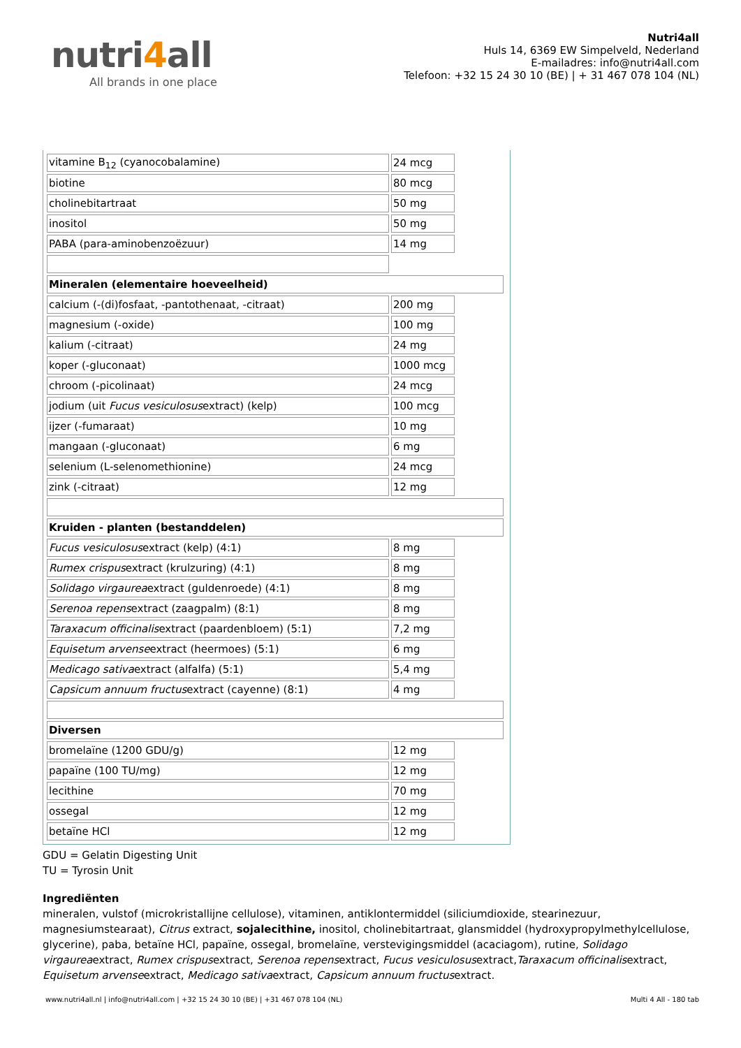nutri4all
All brands in one place
Nutri4all
Huls 14, 6369 EW Simpelveld, Nederland
E-mailadres: info@nutri4all.com
Telefoon: +32 15 24 30 10 (BE) | + 31 467 078 104 (NL)
| vitamine B<sub>12</sub> (cyanocobalamine) | 24 mcg | |
| biotine | 80 mcg | |
| cholinebitartraat | 50 mg | |
| inositol | 50 mg | |
| PABA (para-aminobenzoëzuur) | 14 mg | |
| Mineralen (elementaire hoeveelheid) | | |
| calcium (-(di)fosfaat, -pantothenaat, -citraat) | 200 mg | |
| magnesium (-oxide) | 100 mg | |
| kalium (-citraat) | 24 mg | |
| koper (-gluconaat) | 1000 mcg | |
| chroom (-picolinaat) | 24 mcg | |
| jodium (uit Fucus vesiculosus extract) (kelp) | 100 mcg | |
| ijzer (-fumaraat) | 10 mg | |
| mangaan (-gluconaat) | 6 mg | |
| selenium (L-selenomethionine) | 24 mcg | |
| zink (-citraat) | 12 mg | |
| Kruiden - planten (bestanddelen) | | |
| Fucus vesiculosus extract (kelp) (4:1) | 8 mg | |
| Rumex crispus extract (krulzuring) (4:1) | 8 mg | |
| Solidago virgaurea extract (guldenroede) (4:1) | 8 mg | |
| Serenoa repens extract (zaagpalm) (8:1) | 8 mg | |
| Taraxacum officinalis extract (paardenbloem) (5:1) | 7,2 mg | |
| Equisetum arvense extract (heermoes) (5:1) | 6 mg | |
| Medicago sativa extract (alfalfa) (5:1) | 5,4 mg | |
| Capsicum annuum fructus extract (cayenne) (8:1) | 4 mg | |
| Diversen | | |
| bromelaïne (1200 GDU/g) | 12 mg | |
| papaïne (100 TU/mg) | 12 mg | |
| lecithine | 70 mg | |
| ossegal | 12 mg | |
| betaïne HCl | 12 mg | |
GDU = Gelatin Digesting Unit
TU = Tyrosin Unit
Ingrediënten
mineralen, vulstof (microkristallijne cellulose), vitaminen, antiklontermiddel (siliciumdioxide, stearinezuur, magnesiumstearaat), Citrus extract, sojalecithine, inositol, cholinebitartraat, glansmiddel (hydroxypropylmethylcellulose, glycerine), paba, betaïne HCl, papaïne, ossegal, bromelaïne, verstevigingsmiddel (acaciagom), rutine, Solidago virgaureaextract, Rumex crispusextract, Serenoa repensextract, Fucus vesiculosusextract,Taraxacum officinalisextract, Equisetum arvenseextract, Medicago sativaextract, Capsicum annuum fructusextract.
www.nutri4all.nl | info@nutri4all.com | +32 15 24 30 10 (BE) | +31 467 078 104 (NL) Multi 4 All - 180 tab